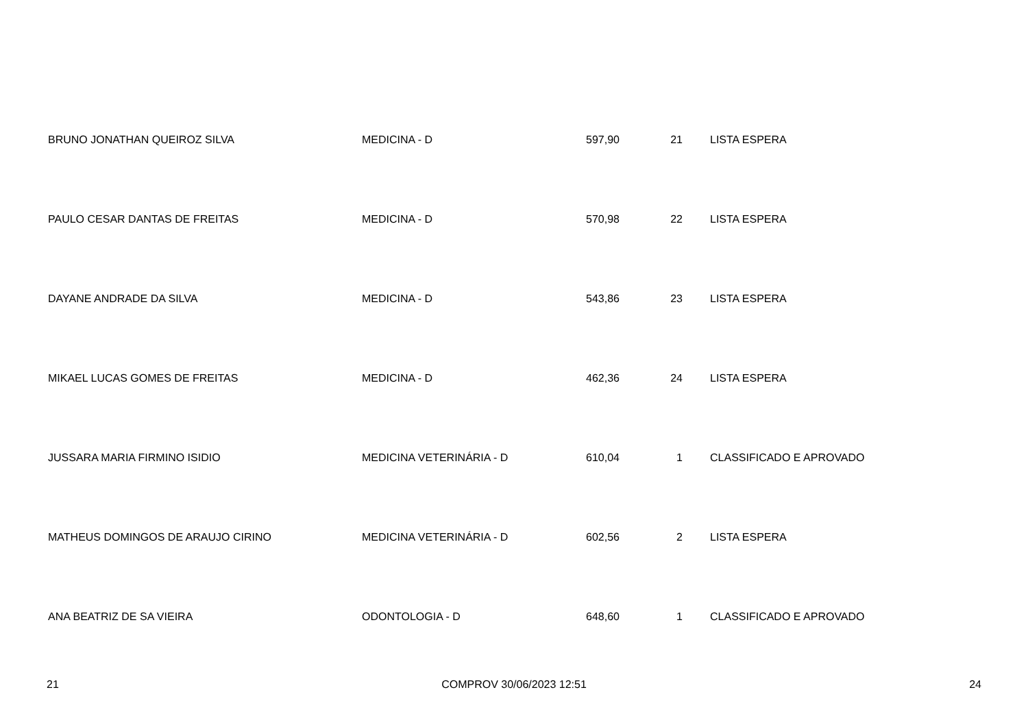| BRUNO JONATHAN QUEIROZ SILVA | MEDICINA - D | 597,90 | 21 | LISTA ESPERA |
| PAULO CESAR DANTAS DE FREITAS | MEDICINA - D | 570,98 | 22 | LISTA ESPERA |
| DAYANE ANDRADE DA SILVA | MEDICINA - D | 543,86 | 23 | LISTA ESPERA |
| MIKAEL LUCAS GOMES DE FREITAS | MEDICINA - D | 462,36 | 24 | LISTA ESPERA |
| JUSSARA MARIA FIRMINO ISIDIO | MEDICINA VETERINÁRIA - D | 610,04 | 1 | CLASSIFICADO E APROVADO |
| MATHEUS DOMINGOS DE ARAUJO CIRINO | MEDICINA VETERINÁRIA - D | 602,56 | 2 | LISTA ESPERA |
| ANA BEATRIZ DE SA VIEIRA | ODONTOLOGIA - D | 648,60 | 1 | CLASSIFICADO E APROVADO |
21 COMPROV 30/06/2023 12:51 24